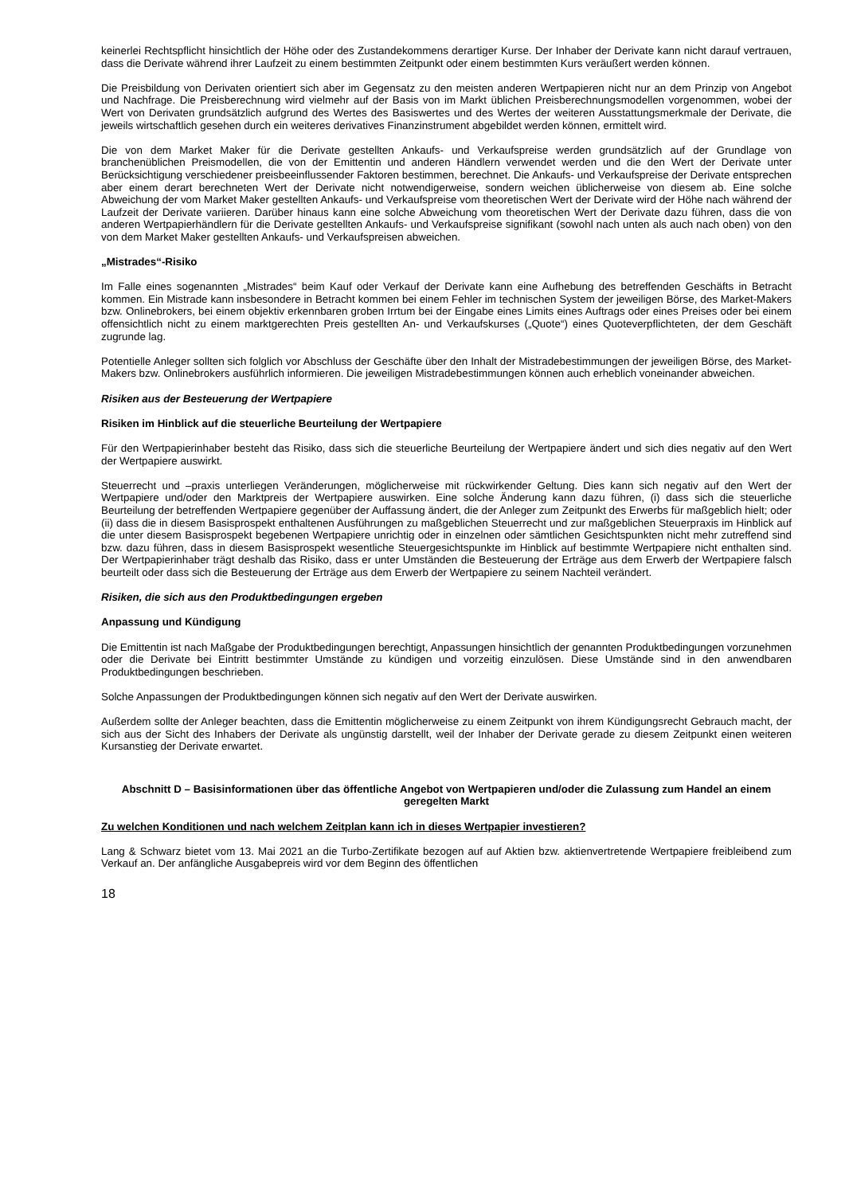keinerlei Rechtspflicht hinsichtlich der Höhe oder des Zustandekommens derartiger Kurse. Der Inhaber der Derivate kann nicht darauf vertrauen, dass die Derivate während ihrer Laufzeit zu einem bestimmten Zeitpunkt oder einem bestimmten Kurs veräußert werden können.
Die Preisbildung von Derivaten orientiert sich aber im Gegensatz zu den meisten anderen Wertpapieren nicht nur an dem Prinzip von Angebot und Nachfrage. Die Preisberechnung wird vielmehr auf der Basis von im Markt üblichen Preisberechnungsmodellen vorgenommen, wobei der Wert von Derivaten grundsätzlich aufgrund des Wertes des Basiswertes und des Wertes der weiteren Ausstattungsmerkmale der Derivate, die jeweils wirtschaftlich gesehen durch ein weiteres derivatives Finanzinstrument abgebildet werden können, ermittelt wird.
Die von dem Market Maker für die Derivate gestellten Ankaufs- und Verkaufspreise werden grundsätzlich auf der Grundlage von branchenüblichen Preismodellen, die von der Emittentin und anderen Händlern verwendet werden und die den Wert der Derivate unter Berücksichtigung verschiedener preisbeeinflussender Faktoren bestimmen, berechnet. Die Ankaufs- und Verkaufspreise der Derivate entsprechen aber einem derart berechneten Wert der Derivate nicht notwendigerweise, sondern weichen üblicherweise von diesem ab. Eine solche Abweichung der vom Market Maker gestellten Ankaufs- und Verkaufspreise vom theoretischen Wert der Derivate wird der Höhe nach während der Laufzeit der Derivate variieren. Darüber hinaus kann eine solche Abweichung vom theoretischen Wert der Derivate dazu führen, dass die von anderen Wertpapierhändlern für die Derivate gestellten Ankaufs- und Verkaufspreise signifikant (sowohl nach unten als auch nach oben) von den von dem Market Maker gestellten Ankaufs- und Verkaufspreisen abweichen.
„Mistrades“-Risiko
Im Falle eines sogenannten „Mistrades“ beim Kauf oder Verkauf der Derivate kann eine Aufhebung des betreffenden Geschäfts in Betracht kommen. Ein Mistrade kann insbesondere in Betracht kommen bei einem Fehler im technischen System der jeweiligen Börse, des Market-Makers bzw. Onlinebrokers, bei einem objektiv erkennbaren groben Irrtum bei der Eingabe eines Limits eines Auftrags oder eines Preises oder bei einem offensichtlich nicht zu einem marktgerechten Preis gestellten An- und Verkaufskurses („Quote“) eines Quoteverpflichteten, der dem Geschäft zugrunde lag.
Potentielle Anleger sollten sich folglich vor Abschluss der Geschäfte über den Inhalt der Mistradebestimmungen der jeweiligen Börse, des Market-Makers bzw. Onlinebrokers ausführlich informieren. Die jeweiligen Mistradebestimmungen können auch erheblich voneinander abweichen.
Risiken aus der Besteuerung der Wertpapiere
Risiken im Hinblick auf die steuerliche Beurteilung der Wertpapiere
Für den Wertpapierinhaber besteht das Risiko, dass sich die steuerliche Beurteilung der Wertpapiere ändert und sich dies negativ auf den Wert der Wertpapiere auswirkt.
Steuerrecht und –praxis unterliegen Veränderungen, möglicherweise mit rückwirkender Geltung. Dies kann sich negativ auf den Wert der Wertpapiere und/oder den Marktpreis der Wertpapiere auswirken. Eine solche Änderung kann dazu führen, (i) dass sich die steuerliche Beurteilung der betreffenden Wertpapiere gegenüber der Auffassung ändert, die der Anleger zum Zeitpunkt des Erwerbs für maßgeblich hielt; oder (ii) dass die in diesem Basisprospekt enthaltenen Ausführungen zu maßgeblichen Steuerrecht und zur maßgeblichen Steuerpraxis im Hinblick auf die unter diesem Basisprospekt begebenen Wertpapiere unrichtig oder in einzelnen oder sämtlichen Gesichtspunkten nicht mehr zutreffend sind bzw. dazu führen, dass in diesem Basisprospekt wesentliche Steuergesichtspunkte im Hinblick auf bestimmte Wertpapiere nicht enthalten sind. Der Wertpapierinhaber trägt deshalb das Risiko, dass er unter Umständen die Besteuerung der Erträge aus dem Erwerb der Wertpapiere falsch beurteilt oder dass sich die Besteuerung der Erträge aus dem Erwerb der Wertpapiere zu seinem Nachteil verändert.
Risiken, die sich aus den Produktbedingungen ergeben
Anpassung und Kündigung
Die Emittentin ist nach Maßgabe der Produktbedingungen berechtigt, Anpassungen hinsichtlich der genannten Produktbedingungen vorzunehmen oder die Derivate bei Eintritt bestimmter Umstände zu kündigen und vorzeitig einzulösen. Diese Umstände sind in den anwendbaren Produktbedingungen beschrieben.
Solche Anpassungen der Produktbedingungen können sich negativ auf den Wert der Derivate auswirken.
Außerdem sollte der Anleger beachten, dass die Emittentin möglicherweise zu einem Zeitpunkt von ihrem Kündigungsrecht Gebrauch macht, der sich aus der Sicht des Inhabers der Derivate als ungünstig darstellt, weil der Inhaber der Derivate gerade zu diesem Zeitpunkt einen weiteren Kursanstieg der Derivate erwartet.
Abschnitt D – Basisinformationen über das öffentliche Angebot von Wertpapieren und/oder die Zulassung zum Handel an einem geregelten Markt
Zu welchen Konditionen und nach welchem Zeitplan kann ich in dieses Wertpapier investieren?
Lang & Schwarz bietet vom 13. Mai 2021 an die Turbo-Zertifikate bezogen auf auf Aktien bzw. aktienvertretende Wertpapiere freibleibend zum Verkauf an. Der anfängliche Ausgabepreis wird vor dem Beginn des öffentlichen
18